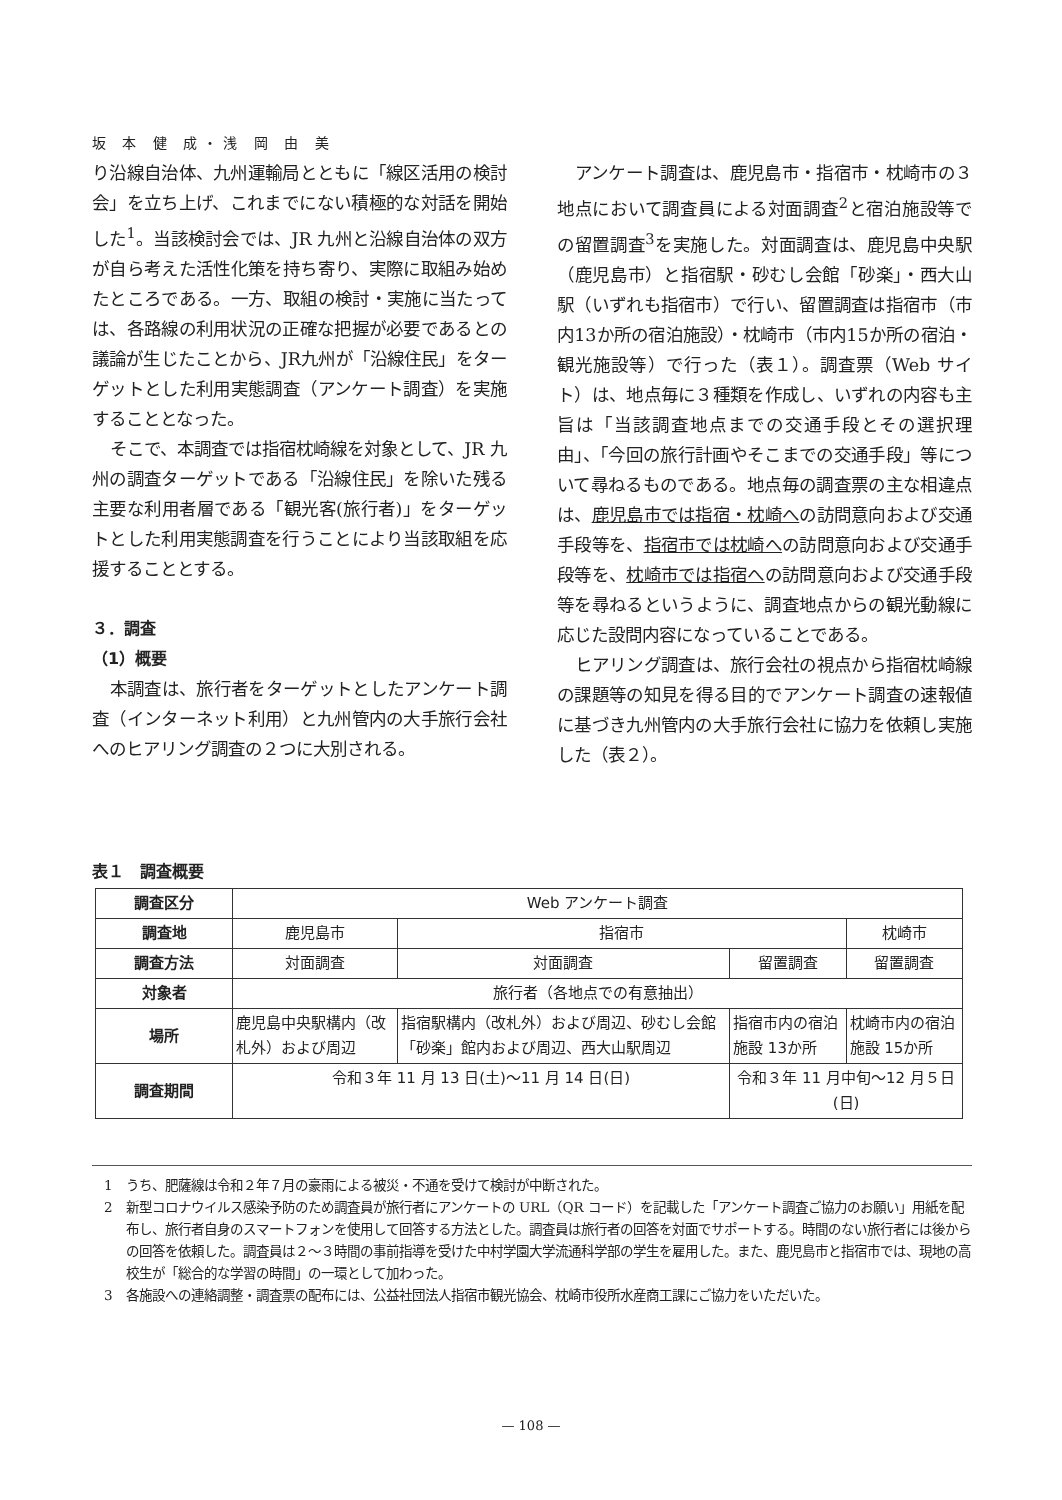坂 本 健 成・浅 岡 由 美
り沿線自治体、九州運輸局とともに「線区活用の検討会」を立ち上げ、これまでにない積極的な対話を開始した<sup>1</sup>。当該検討会では、JR 九州と沿線自治体の双方が自ら考えた活性化策を持ち寄り、実際に取組み始めたところである。一方、取組の検討・実施に当たっては、各路線の利用状況の正確な把握が必要であるとの議論が生じたことから、JR九州が「沿線住民」をターゲットとした利用実態調査（アンケート調査）を実施することとなった。
そこで、本調査では指宿枕崎線を対象として、JR 九州の調査ターゲットである「沿線住民」を除いた残る主要な利用者層である「観光客(旅行者)」をターゲットとした利用実態調査を行うことにより当該取組を応援することとする。
３．調査
（1）概要
本調査は、旅行者をターゲットとしたアンケート調査（インターネット利用）と九州管内の大手旅行会社へのヒアリング調査の２つに大別される。
アンケート調査は、鹿児島市・指宿市・枕崎市の３地点において調査員による対面調査<sup>2</sup>と宿泊施設等での留置調査<sup>3</sup>を実施した。対面調査は、鹿児島中央駅（鹿児島市）と指宿駅・砂むし会館「砂楽」・西大山駅（いずれも指宿市）で行い、留置調査は指宿市（市内13か所の宿泊施設）・枕崎市（市内15か所の宿泊・観光施設等）で行った（表１）。調査票（Web サイト）は、地点毎に３種類を作成し、いずれの内容も主旨は「当該調査地点までの交通手段とその選択理由」、「今回の旅行計画やそこまでの交通手段」等について尋ねるものである。地点毎の調査票の主な相違点は、鹿児島市では指宿・枕崎への訪問意向および交通手段等を、指宿市では枕崎への訪問意向および交通手段等を、枕崎市では指宿への訪問意向および交通手段等を尋ねるというように、調査地点からの観光動線に応じた設問内容になっていることである。
ヒアリング調査は、旅行会社の視点から指宿枕崎線の課題等の知見を得る目的でアンケート調査の速報値に基づき九州管内の大手旅行会社に協力を依頼し実施した（表２）。
表１　調査概要
| 調査区分 | Web アンケート調査 | | | |
| 調査地 | 鹿児島市 | 指宿市 | | 枕崎市 |
| 調査方法 | 対面調査 | 対面調査 | 留置調査 | 留置調査 |
| 対象者 | 旅行者（各地点での有意抽出） | | | |
| 場所 | 鹿児島中央駅構内（改札外）および周辺 | 指宿駅構内（改札外）および周辺、砂むし会館「砂楽」館内および周辺、西大山駅周辺 | 指宿市内の宿泊施設 13か所 | 枕崎市内の宿泊施設 15か所 |
| 調査期間 | 令和３年 11 月 13 日(土)〜11 月 14 日(日) | | 令和３年 11 月中旬〜12 月５日(日) | |
1　うち、肥薩線は令和２年７月の豪雨による被災・不通を受けて検討が中断された。
2　新型コロナウイルス感染予防のため調査員が旅行者にアンケートの URL（QR コード）を記載した「アンケート調査ご協力のお願い」用紙を配布し、旅行者自身のスマートフォンを使用して回答する方法とした。調査員は旅行者の回答を対面でサポートする。時間のない旅行者には後からの回答を依頼した。調査員は２〜３時間の事前指導を受けた中村学園大学流通科学部の学生を雇用した。また、鹿児島市と指宿市では、現地の高校生が「総合的な学習の時間」の一環として加わった。
3　各施設への連絡調整・調査票の配布には、公益社団法人指宿市観光協会、枕崎市役所水産商工課にご協力をいただいた。
— 108 —